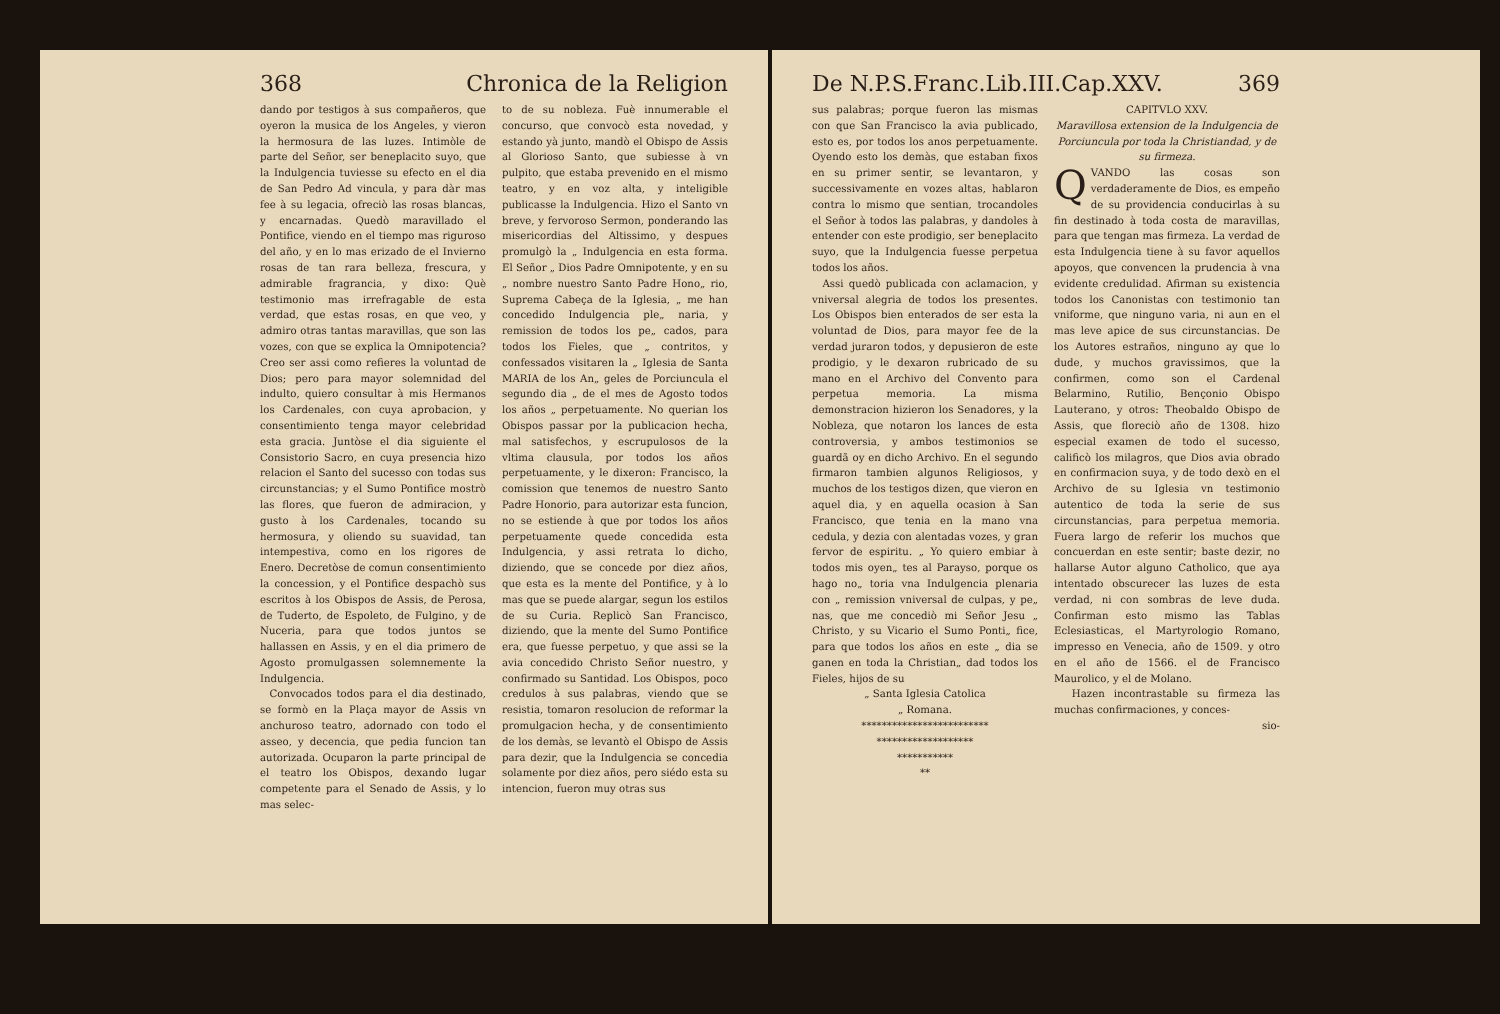368 Chronica de la Religion
dando por testigos à sus compañeros, que oyeron la musica de los Angeles, y vieron la hermosura de las luzes. Intimòle de parte del Señor, ser beneplacito suyo, que la Indulgencia tuviesse su efecto en el dia de San Pedro Ad vincula, y para dàr mas fee à su legacia, ofreciò las rosas blancas, y encarnadas. Quedò maravillado el Pontifice, viendo en el tiempo mas riguroso del año, y en lo mas erizado de el Invierno rosas de tan rara belleza, frescura, y admirable fragrancia, y dixo: Què testimonio mas irrefragable de esta verdad, que estas rosas, en que veo, y admiro otras tantas maravillas, que son las vozes, con que se explica la Omnipotencia? Creo ser assi como refieres la voluntad de Dios; pero para mayor solemnidad del indulto, quiero consultar à mis Hermanos los Cardenales, con cuya aprobacion, y consentimiento tenga mayor celebridad esta gracia. Juntòse el dia siguiente el Consistorio Sacro, en cuya presencia hizo relacion el Santo del sucesso con todas sus circunstancias; y el Sumo Pontifice mostrò las flores, que fueron de admiracion, y gusto à los Cardenales, tocando su hermosura, y oliendo su suavidad, tan intempestiva, como en los rigores de Enero. Decretòse de comun consentimiento la concession, y el Pontifice despachò sus escritos à los Obispos de Assis, de Perosa, de Tuderto, de Espoleto, de Fulgino, y de Nuceria, para que todos juntos se hallassen en Assis, y en el dia primero de Agosto promulgassen solemnemente la Indulgencia.
Convocados todos para el dia destinado, se formò en la Plaça mayor de Assis vn anchuroso teatro, adornado con todo el asseo, y decencia, que pedia funcion tan autorizada. Ocuparon la parte principal de el teatro los Obispos, dexando lugar competente para el Senado de Assis, y lo mas selec-
to de su nobleza. Fuè innumerable el concurso, que convocò esta novedad, y estando yà junto, mandò el Obispo de Assis al Glorioso Santo, que subiesse à vn pulpito, que estaba prevenido en el mismo teatro, y en voz alta, y inteligible publicasse la Indulgencia. Hizo el Santo vn breve, y fervoroso Sermon, ponderando las misericordias del Altissimo, y despues promulgò la „ Indulgencia en esta forma. El Señor „ Dios Padre Omnipotente, y en su „ nombre nuestro Santo Padre Hono„ rio, Suprema Cabeça de la Iglesia, „ me han concedido Indulgencia ple„ naria, y remission de todos los pe„ cados, para todos los Fieles, que „ contritos, y confessados visitaren la „ Iglesia de Santa MARIA de los An„ geles de Porciuncula el segundo dia „ de el mes de Agosto todos los años „ perpetuamente. No querian los Obispos passar por la publicacion hecha, mal satisfechos, y escrupulosos de la vltima clausula, por todos los años perpetuamente, y le dixeron: Francisco, la comission que tenemos de nuestro Santo Padre Honorio, para autorizar esta funcion, no se estiende à que por todos los años perpetuamente quede concedida esta Indulgencia, y assi retrata lo dicho, diziendo, que se concede por diez años, que esta es la mente del Pontifice, y à lo mas que se puede alargar, segun los estilos de su Curia. Replicò San Francisco, diziendo, que la mente del Sumo Pontifice era, que fuesse perpetuo, y que assi se la avia concedido Christo Señor nuestro, y confirmado su Santidad. Los Obispos, poco credulos à sus palabras, viendo que se resistia, tomaron resolucion de reformar la promulgacion hecha, y de consentimiento de los demàs, se levantò el Obispo de Assis para dezir, que la Indulgencia se concedia solamente por diez años, pero siédo esta su intencion, fueron muy otras sus
De N.P.S.Franc.Lib.III.Cap.XXV. 369
sus palabras; porque fueron las mismas con que San Francisco la avia publicado, esto es, por todos los anos perpetuamente. Oyendo esto los demàs, que estaban fixos en su primer sentir, se levantaron, y successivamente en vozes altas, hablaron contra lo mismo que sentian, trocandoles el Señor à todos las palabras, y dandoles à entender con este prodigio, ser beneplacito suyo, que la Indulgencia fuesse perpetua todos los años.
Assi quedò publicada con aclamacion, y vniversal alegria de todos los presentes. Los Obispos bien enterados de ser esta la voluntad de Dios, para mayor fee de la verdad juraron todos, y depusieron de este prodigio, y le dexaron rubricado de su mano en el Archivo del Convento para perpetua memoria. La misma demonstracion hizieron los Senadores, y la Nobleza, que notaron los lances de esta controversia, y ambos testimonios se guardã oy en dicho Archivo. En el segundo firmaron tambien algunos Religiosos, y muchos de los testigos dizen, que vieron en aquel dia, y en aquella ocasion à San Francisco, que tenia en la mano vna cedula, y dezia con alentadas vozes, y gran fervor de espiritu. „ Yo quiero embiar à todos mis oyen„ tes al Parayso, porque os hago no„ toria vna Indulgencia plenaria con „ remission vniversal de culpas, y pe„ nas, que me concediò mi Señor Jesu „ Christo, y su Vicario el Sumo Ponti„ fice, para que todos los años en este „ dia se ganen en toda la Christian„ dad todos los Fieles, hijos de su
„ Santa Iglesia Catolica
„ Romana.
*************************
*******************
***********
**
CAPITVLO XXV.
Maravillosa extension de la Indulgencia de Porciuncula por toda la Christiandad, y de su firmeza.
QVANDO las cosas son verdaderamente de Dios, es empeño de su providencia conducirlas à su fin destinado à toda costa de maravillas, para que tengan mas firmeza. La verdad de esta Indulgencia tiene à su favor aquellos apoyos, que convencen la prudencia à vna evidente credulidad. Afirman su existencia todos los Canonistas con testimonio tan vniforme, que ninguno varia, ni aun en el mas leve apice de sus circunstancias. De los Autores estraños, ninguno ay que lo dude, y muchos gravissimos, que la confirmen, como son el Cardenal Belarmino, Rutilio, Bençonio Obispo Lauterano, y otros: Theobaldo Obispo de Assis, que floreciò año de 1308. hizo especial examen de todo el sucesso, calificò los milagros, que Dios avia obrado en confirmacion suya, y de todo dexò en el Archivo de su Iglesia vn testimonio autentico de toda la serie de sus circunstancias, para perpetua memoria. Fuera largo de referir los muchos que concuerdan en este sentir; baste dezir, no hallarse Autor alguno Catholico, que aya intentado obscurecer las luzes de esta verdad, ni con sombras de leve duda. Confirman esto mismo las Tablas Eclesiasticas, el Martyrologio Romano, impresso en Venecia, año de 1509. y otro en el año de 1566. el de Francisco Maurolico, y el de Molano.
Hazen incontrastable su firmeza las muchas confirmaciones, y conces-
sio-